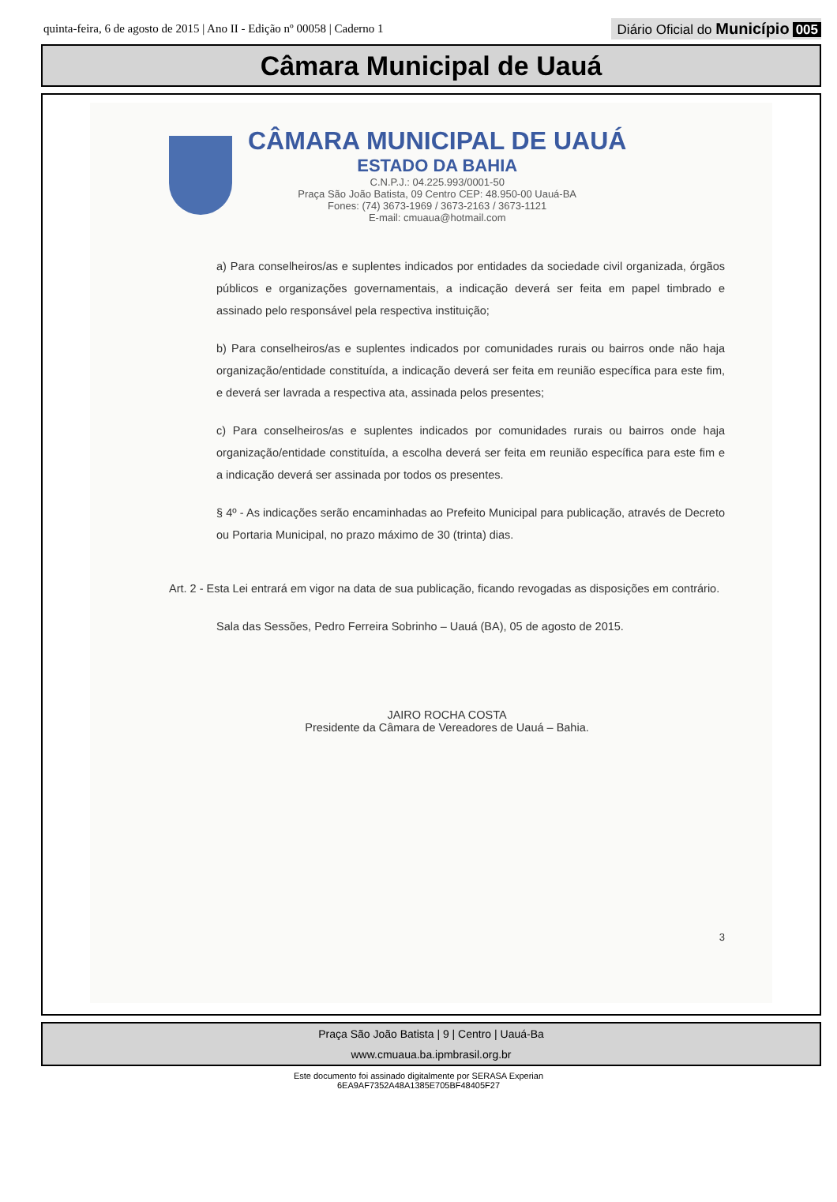quinta-feira, 6 de agosto de 2015 | Ano II - Edição nº 00058 | Caderno 1
Diário Oficial do Município 005
Câmara Municipal de Uauá
CÂMARA MUNICIPAL DE UAUÁ
ESTADO DA BAHIA
C.N.P.J.: 04.225.993/0001-50
Praça São João Batista, 09 Centro CEP: 48.950-00 Uauá-BA
Fones: (74) 3673-1969 / 3673-2163 / 3673-1121
E-mail: cmuaua@hotmail.com
a) Para conselheiros/as e suplentes indicados por entidades da sociedade civil organizada, órgãos públicos e organizações governamentais, a indicação deverá ser feita em papel timbrado e assinado pelo responsável pela respectiva instituição;
b) Para conselheiros/as e suplentes indicados por comunidades rurais ou bairros onde não haja organização/entidade constituída, a indicação deverá ser feita em reunião específica para este fim, e deverá ser lavrada a respectiva ata, assinada pelos presentes;
c) Para conselheiros/as e suplentes indicados por comunidades rurais ou bairros onde haja organização/entidade constituída, a escolha deverá ser feita em reunião específica para este fim e a indicação deverá ser assinada por todos os presentes.
§ 4º - As indicações serão encaminhadas ao Prefeito Municipal para publicação, através de Decreto ou Portaria Municipal, no prazo máximo de 30 (trinta) dias.
Art. 2 - Esta Lei entrará em vigor na data de sua publicação, ficando revogadas as disposições em contrário.
Sala das Sessões, Pedro Ferreira Sobrinho – Uauá (BA), 05 de agosto de 2015.
JAIRO ROCHA COSTA
Presidente da Câmara de Vereadores de Uauá – Bahia.
3
Praça São João Batista | 9 | Centro | Uauá-Ba
www.cmuaua.ba.ipmbrasil.org.br
Este documento foi assinado digitalmente por SERASA Experian
6EA9AF7352A48A1385E705BF48405F27